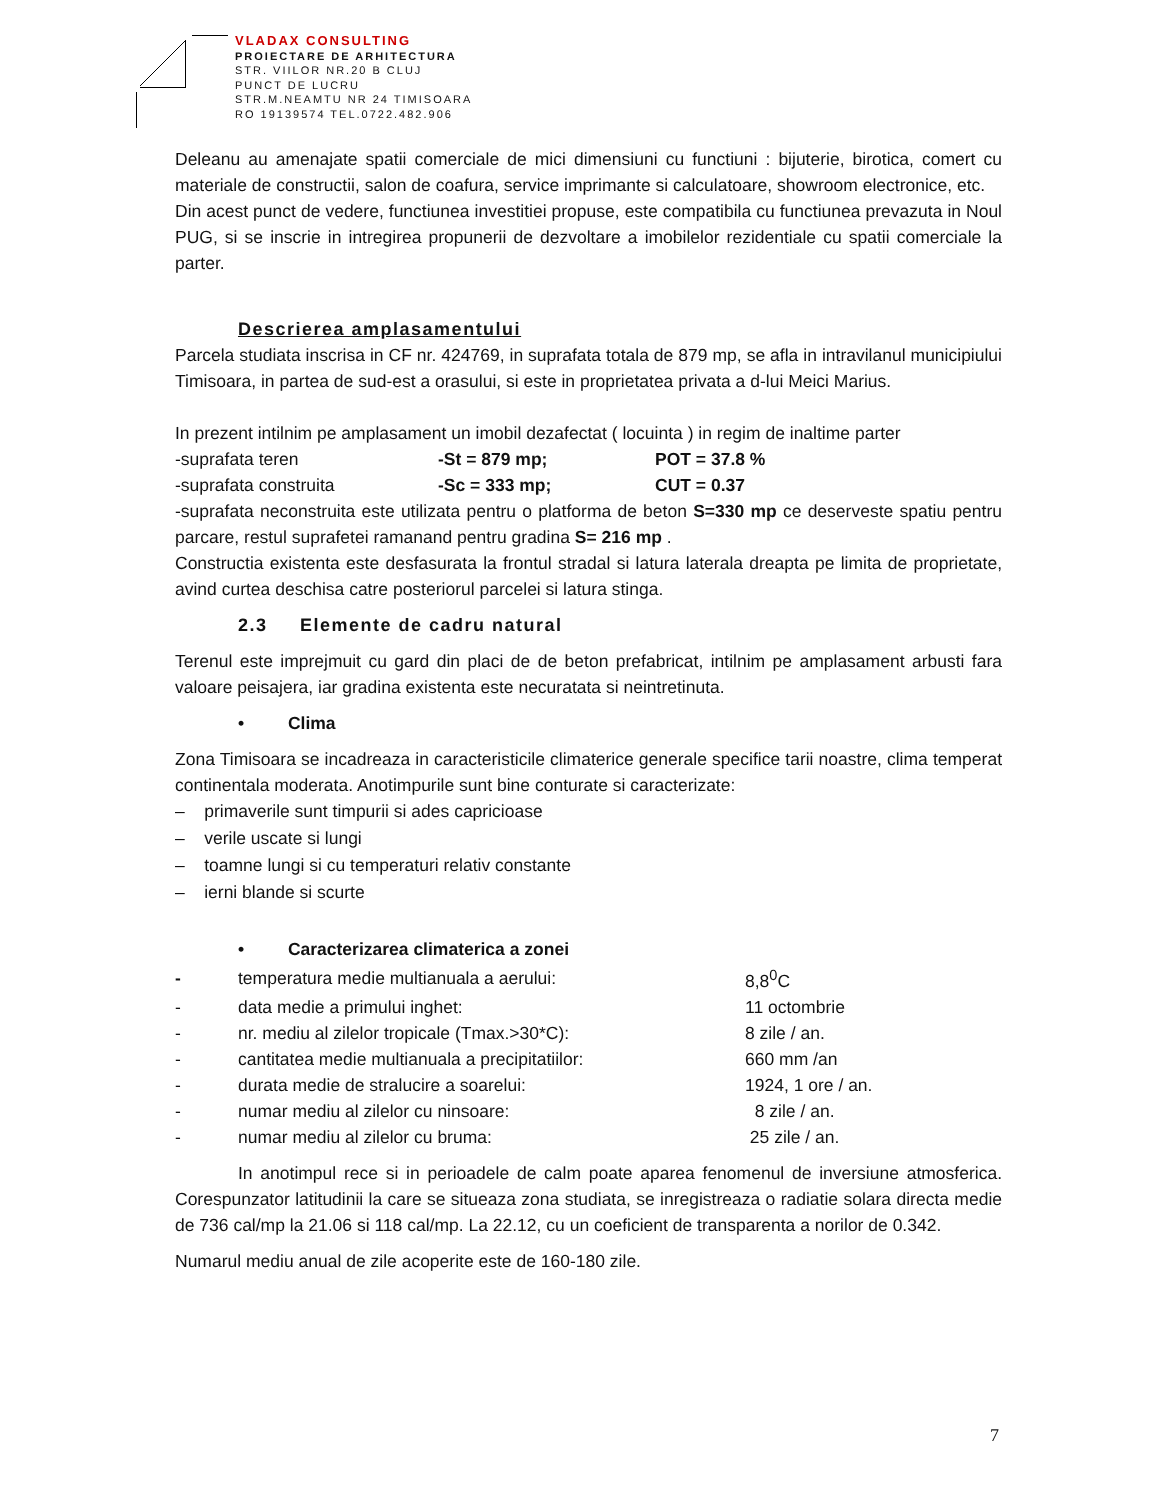VLADAX CONSULTING
PROIECTARE DE ARHITECTURA
STR. VIILOR NR.20 B CLUJ
PUNCT DE LUCRU
STR.M.NEAMTU NR 24 TIMISOARA
RO 19139574 TEL.0722.482.906
Deleanu au amenajate spatii comerciale de mici dimensiuni cu functiuni : bijuterie, birotica, comert cu materiale de constructii, salon de coafura, service imprimante si calculatoare, showroom electronice, etc.
Din acest punct de vedere, functiunea investitiei propuse, este compatibila cu functiunea prevazuta in Noul PUG, si se inscrie in intregirea propunerii de dezvoltare a imobilelor rezidentiale cu spatii comerciale la parter.
Descrierea amplasamentului
Parcela studiata inscrisa in CF nr. 424769, in suprafata totala de 879 mp, se afla in intravilanul municipiului Timisoara, in partea de sud-est a orasului, si este in proprietatea privata a d-lui Meici Marius.
In prezent intilnim pe amplasament un imobil dezafectat ( locuinta ) in regim de inaltime parter
| -suprafata teren | -St = 879 mp; | POT = 37.8 % |
| -suprafata construita | -Sc = 333 mp; | CUT = 0.37 |
-suprafata neconstruita este utilizata pentru o platforma de beton S=330 mp ce deserveste spatiu pentru parcare, restul suprafetei ramanand pentru gradina S= 216 mp .
Constructia existenta este desfasurata la frontul stradal si latura laterala dreapta pe limita de proprietate, avind curtea deschisa catre posteriorul parcelei si latura stinga.
2.3 Elemente de cadru natural
Terenul este imprejmuit cu gard din placi de de beton prefabricat, intilnim pe amplasament arbusti fara valoare peisajera, iar gradina existenta este necuratata si neintretinuta.
• Clima
Zona Timisoara se incadreaza in caracteristicile climaterice generale specifice tarii noastre, clima temperat continentala moderata. Anotimpurile sunt bine conturate si caracterizate:
– primaverile sunt timpurii si ades capricioase
– verile uscate si lungi
– toamne lungi si cu temperaturi relativ constante
– ierni blande si scurte
• Caracterizarea climaterica a zonei
| - | temperatura medie multianuala a aerului: | 8,8<sup>0</sup>C |
| - | data medie a primului inghet: | 11 octombrie |
| - | nr. mediu al zilelor tropicale (Tmax.>30*C): | 8 zile / an. |
| - | cantitatea medie multianuala a precipitatiilor: | 660 mm /an |
| - | durata medie de stralucire a soarelui: | 1924, 1 ore / an. |
| - | numar mediu al zilelor cu ninsoare: | 8 zile / an. |
| - | numar mediu al zilelor cu bruma: | 25 zile / an. |
In anotimpul rece si in perioadele de calm poate aparea fenomenul de inversiune atmosferica. Corespunzator latitudinii la care se situeaza zona studiata, se inregistreaza o radiatie solara directa medie de 736 cal/mp la 21.06 si 118 cal/mp. La 22.12, cu un coeficient de transparenta a norilor de 0.342.
Numarul mediu anual de zile acoperite este de 160-180 zile.
7